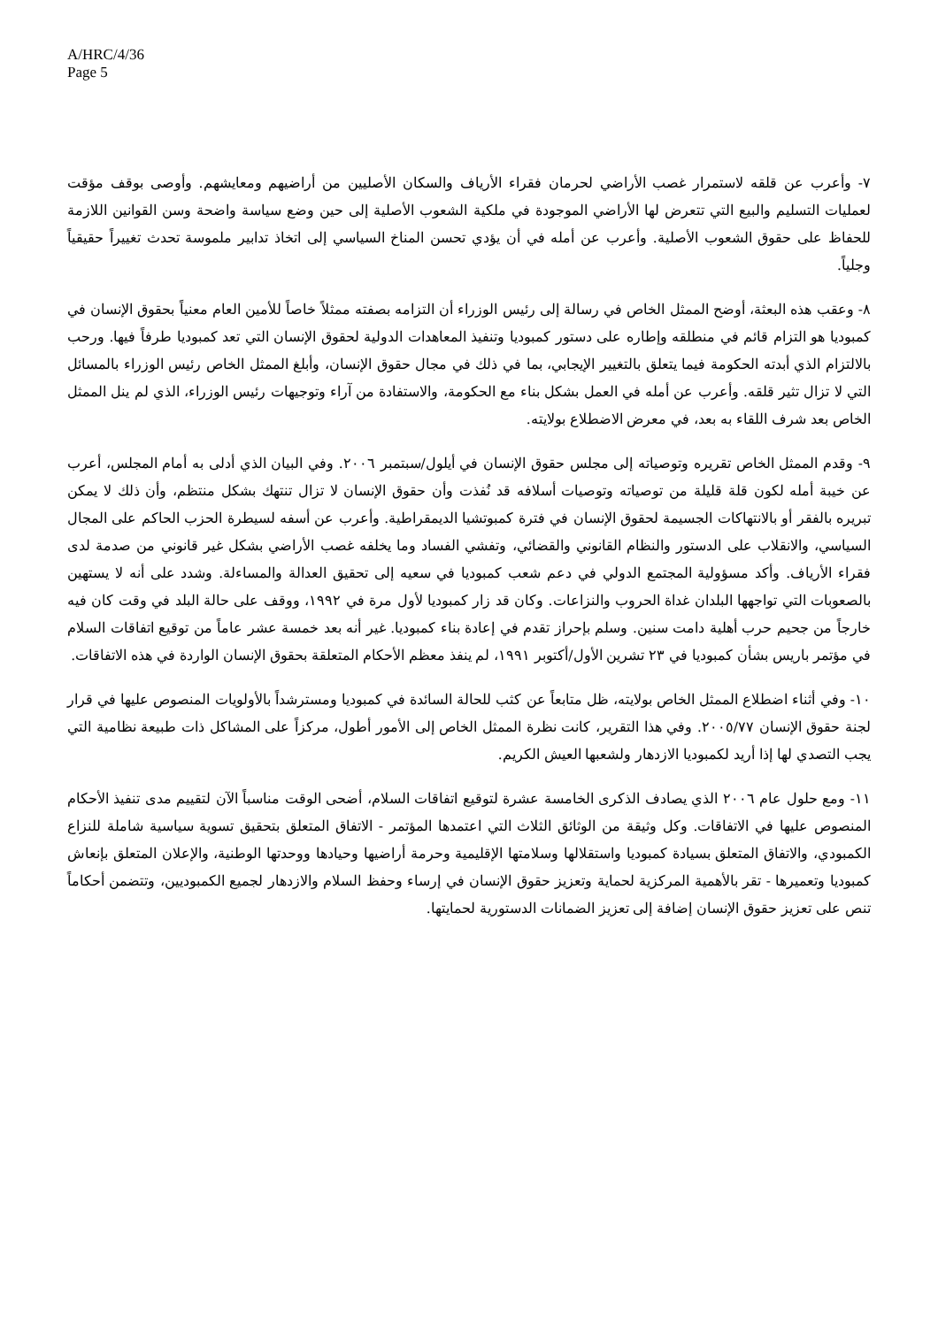A/HRC/4/36
Page 5
٧- وأعرب عن قلقه لاستمرار غصب الأراضي لحرمان فقراء الأرياف والسكان الأصليين من أراضيهم ومعايشهم. وأوصى بوقف مؤقت لعمليات التسليم والبيع التي تتعرض لها الأراضي الموجودة في ملكية الشعوب الأصلية إلى حين وضع سياسة واضحة وسن القوانين اللازمة للحفاظ على حقوق الشعوب الأصلية. وأعرب عن أمله في أن يؤدي تحسن المناخ السياسي إلى اتخاذ تدابير ملموسة تحدث تغييراً حقيقياً وجلياً.
٨- وعقب هذه البعثة، أوضح الممثل الخاص في رسالة إلى رئيس الوزراء أن التزامه بصفته ممثلاً خاصاً للأمين العام معنياً بحقوق الإنسان في كمبوديا هو التزام قائم في منطلقه وإطاره على دستور كمبوديا وتنفيذ المعاهدات الدولية لحقوق الإنسان التي تعد كمبوديا طرفاً فيها. ورحب بالالتزام الذي أبدته الحكومة فيما يتعلق بالتغيير الإيجابي، بما في ذلك في مجال حقوق الإنسان، وأبلغ الممثل الخاص رئيس الوزراء بالمسائل التي لا تزال تثير قلقه. وأعرب عن أمله في العمل بشكل بناء مع الحكومة، والاستفادة من آراء وتوجيهات رئيس الوزراء، الذي لم ينل الممثل الخاص بعد شرف اللقاء به بعد، في معرض الاضطلاع بولايته.
٩- وقدم الممثل الخاص تقريره وتوصياته إلى مجلس حقوق الإنسان في أيلول/سبتمبر ٢٠٠٦. وفي البيان الذي أدلى به أمام المجلس، أعرب عن خيبة أمله لكون قلة قليلة من توصياته وتوصيات أسلافه قد نُفذت وأن حقوق الإنسان لا تزال تنتهك بشكل منتظم، وأن ذلك لا يمكن تبريره بالفقر أو بالانتهاكات الجسيمة لحقوق الإنسان في فترة كمبوتشيا الديمقراطية. وأعرب عن أسفه لسيطرة الحزب الحاكم على المجال السياسي، والانقلاب على الدستور والنظام القانوني والقضائي، وتفشي الفساد وما يخلفه غصب الأراضي بشكل غير قانوني من صدمة لدى فقراء الأرياف. وأكد مسؤولية المجتمع الدولي في دعم شعب كمبوديا في سعيه إلى تحقيق العدالة والمساءلة. وشدد على أنه لا يستهين بالصعوبات التي تواجهها البلدان غداة الحروب والنزاعات. وكان قد زار كمبوديا لأول مرة في ١٩٩٢، ووقف على حالة البلد في وقت كان فيه خارجاً من جحيم حرب أهلية دامت سنين. وسلم بإحراز تقدم في إعادة بناء كمبوديا. غير أنه بعد خمسة عشر عاماً من توقيع اتفاقات السلام في مؤتمر باريس بشأن كمبوديا في ٢٣ تشرين الأول/أكتوبر ١٩٩١، لم ينفذ معظم الأحكام المتعلقة بحقوق الإنسان الواردة في هذه الاتفاقات.
١٠- وفي أثناء اضطلاع الممثل الخاص بولايته، ظل متابعاً عن كثب للحالة السائدة في كمبوديا ومسترشداً بالأولويات المنصوص عليها في قرار لجنة حقوق الإنسان ٢٠٠٥/٧٧. وفي هذا التقرير، كانت نظرة الممثل الخاص إلى الأمور أطول، مركزاً على المشاكل ذات طبيعة نظامية التي يجب التصدي لها إذا أريد لكمبوديا الازدهار ولشعبها العيش الكريم.
١١- ومع حلول عام ٢٠٠٦ الذي يصادف الذكرى الخامسة عشرة لتوقيع اتفاقات السلام، أضحى الوقت مناسباً الآن لتقييم مدى تنفيذ الأحكام المنصوص عليها في الاتفاقات. وكل وثيقة من الوثائق الثلاث التي اعتمدها المؤتمر - الاتفاق المتعلق بتحقيق تسوية سياسية شاملة للنزاع الكمبودي، والاتفاق المتعلق بسيادة كمبوديا واستقلالها وسلامتها الإقليمية وحرمة أراضيها وحيادها ووحدتها الوطنية، والإعلان المتعلق بإنعاش كمبوديا وتعميرها - تقر بالأهمية المركزية لحماية وتعزيز حقوق الإنسان في إرساء وحفظ السلام والازدهار لجميع الكمبوديين، وتتضمن أحكاماً تنص على تعزيز حقوق الإنسان إضافة إلى تعزيز الضمانات الدستورية لحمايتها.